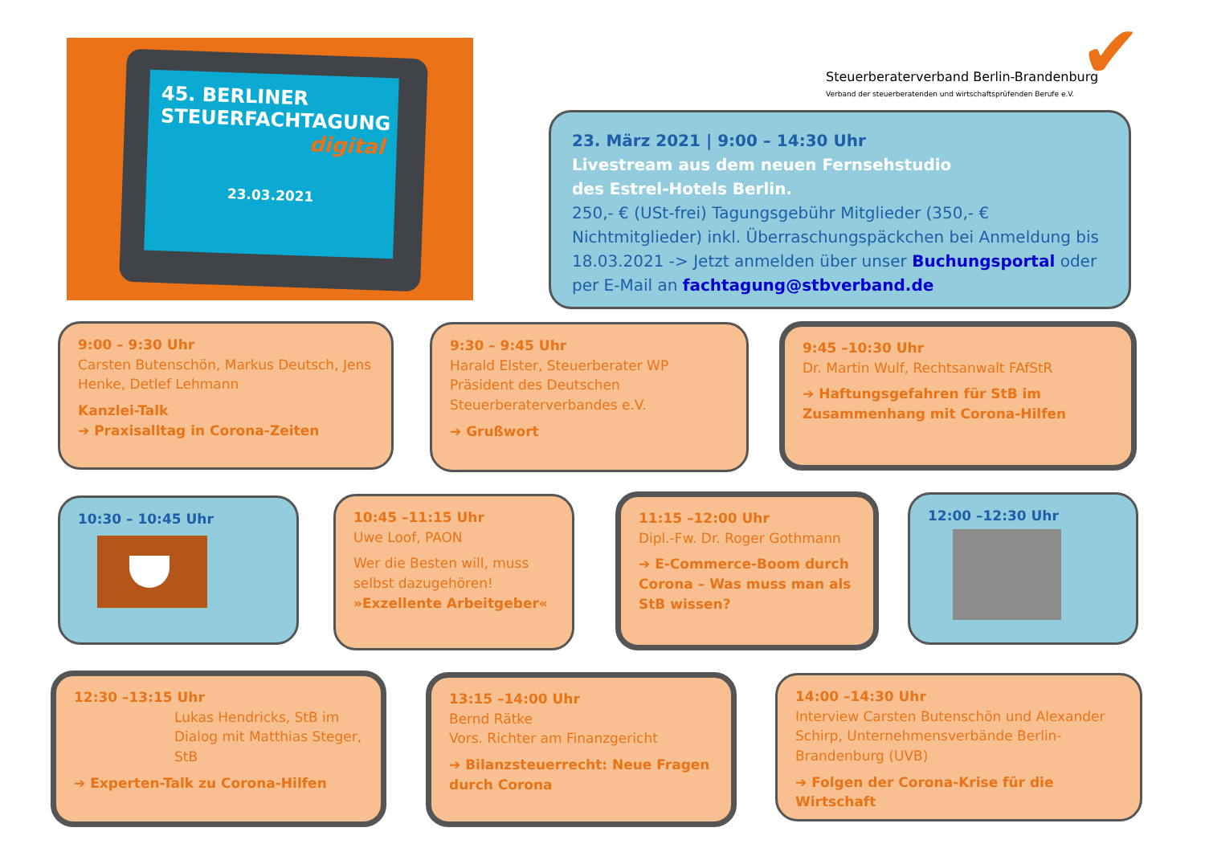45. BERLINER
STEUERFACHTAGUNG
digital
23.03.2021
Steuerberaterverband Berlin-Brandenburg
Verband der steuerberatenden und wirtschaftsprüfenden Berufe e.V.
✔
23. März 2021 | 9:00 – 14:30 Uhr
Livestream aus dem neuen Fernsehstudio
des Estrel-Hotels Berlin.
250,- € (USt-frei) Tagungsgebühr Mitglieder (350,- € Nichtmitglieder) inkl. Überraschungspäckchen bei Anmeldung bis 18.03.2021 -> Jetzt anmelden über unser Buchungsportal oder per E-Mail an fachtagung@stbverband.de
9:00 – 9:30 Uhr
Carsten Butenschön, Markus Deutsch, Jens Henke, Detlef Lehmann
Kanzlei-Talk
➔ Praxisalltag in Corona-Zeiten
9:30 – 9:45 Uhr
Harald Elster, Steuerberater WP Präsident des Deutschen Steuerberaterverbandes e.V.
➔ Grußwort
9:45 –10:30 Uhr
Dr. Martin Wulf, Rechtsanwalt FAfStR
➔ Haftungsgefahren für StB im Zusammenhang mit Corona-Hilfen
10:30 – 10:45 Uhr
10:45 –11:15 Uhr
Uwe Loof, PAON
Wer die Besten will, muss selbst dazugehören!
»Exzellente Arbeitgeber«
11:15 –12:00 Uhr
Dipl.-Fw. Dr. Roger Gothmann
➔ E-Commerce-Boom durch Corona – Was muss man als StB wissen?
12:00 –12:30 Uhr
12:30 –13:15 Uhr
Lukas Hendricks, StB im Dialog mit Matthias Steger, StB
➔ Experten-Talk zu Corona-Hilfen
13:15 –14:00 Uhr
Bernd Rätke
Vors. Richter am Finanzgericht
➔ Bilanzsteuerrecht: Neue Fragen durch Corona
14:00 –14:30 Uhr
Interview Carsten Butenschön und Alexander Schirp, Unternehmensverbände Berlin-Brandenburg (UVB)
➔ Folgen der Corona-Krise für die Wirtschaft